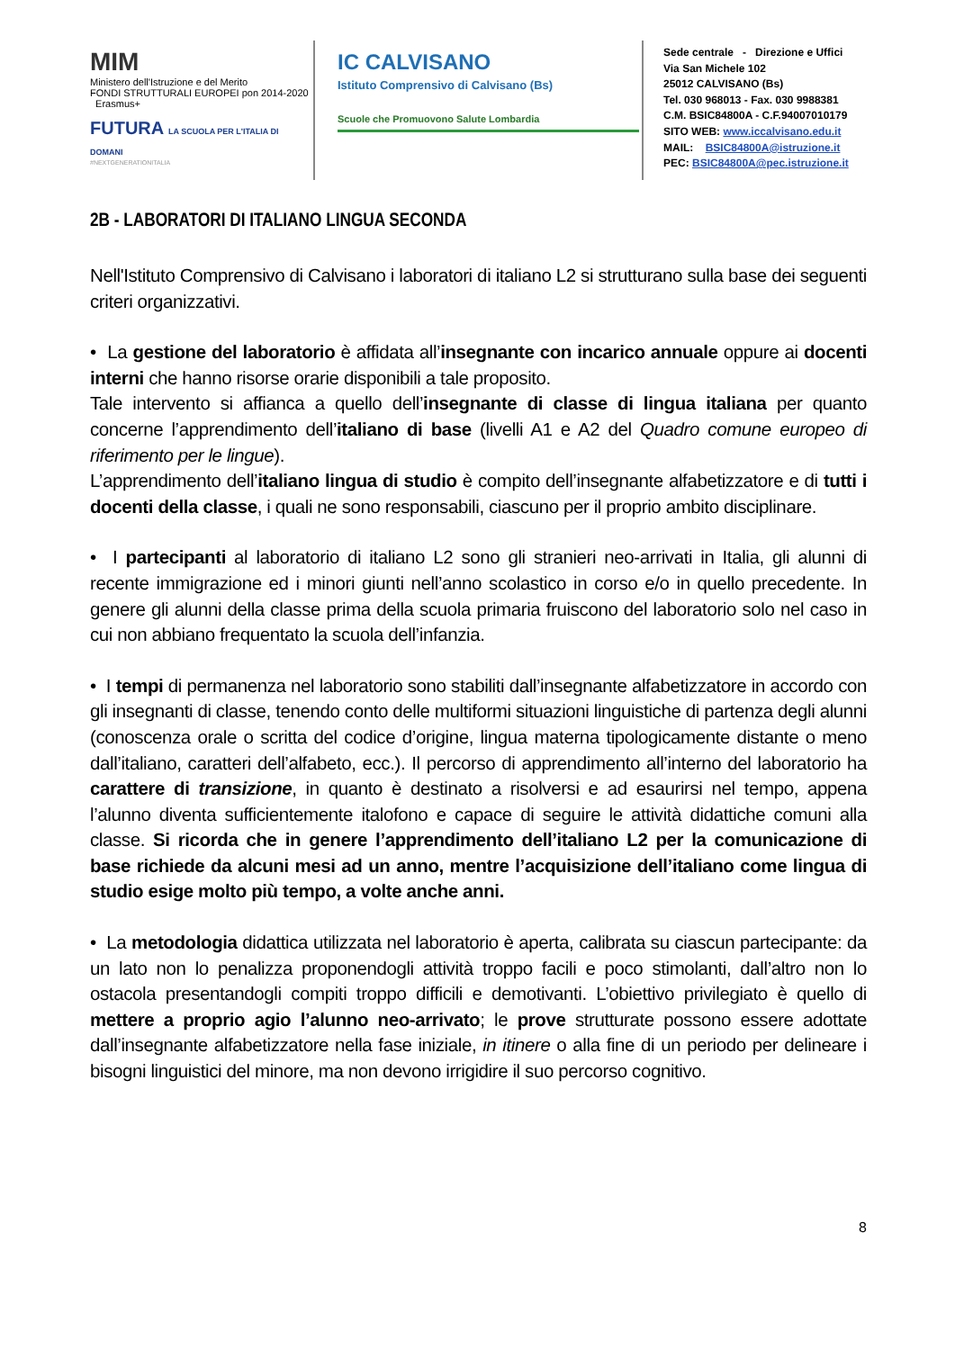MIM
Ministero dell'Istruzione e del Merito
FONDI STRUTTURALI EUROPEI pon 2014-2020 Erasmus+
FUTURA LA SCUOLA PER L'ITALIA DI DOMANI
#NEXTGENERATIONITALIA
IC CALVISANO
Istituto Comprensivo di Calvisano (Bs)
Scuole che Promuovono Salute Lombardia
Sede centrale - Direzione e Uffici
Via San Michele 102
25012 CALVISANO (Bs)
Tel. 030 968013 - Fax. 030 9988381
C.M. BSIC84800A - C.F.94007010179
SITO WEB: www.iccalvisano.edu.it
MAIL: BSIC84800A@istruzione.it
PEC: BSIC84800A@pec.istruzione.it
2B - LABORATORI DI ITALIANO LINGUA SECONDA
Nell'Istituto Comprensivo di Calvisano i laboratori di italiano L2 si strutturano sulla base dei seguenti criteri organizzativi.
• La gestione del laboratorio è affidata all’insegnante con incarico annuale oppure ai docenti interni che hanno risorse orarie disponibili a tale proposito.
Tale intervento si affianca a quello dell’insegnante di classe di lingua italiana per quanto concerne l’apprendimento dell’italiano di base (livelli A1 e A2 del Quadro comune europeo di riferimento per le lingue).
L’apprendimento dell’italiano lingua di studio è compito dell’insegnante alfabetizzatore e di tutti i docenti della classe, i quali ne sono responsabili, ciascuno per il proprio ambito disciplinare.
• I partecipanti al laboratorio di italiano L2 sono gli stranieri neo-arrivati in Italia, gli alunni di recente immigrazione ed i minori giunti nell’anno scolastico in corso e/o in quello precedente. In genere gli alunni della classe prima della scuola primaria fruiscono del laboratorio solo nel caso in cui non abbiano frequentato la scuola dell’infanzia.
• I tempi di permanenza nel laboratorio sono stabiliti dall’insegnante alfabetizzatore in accordo con gli insegnanti di classe, tenendo conto delle multiformi situazioni linguistiche di partenza degli alunni (conoscenza orale o scritta del codice d’origine, lingua materna tipologicamente distante o meno dall’italiano, caratteri dell’alfabeto, ecc.). Il percorso di apprendimento all’interno del laboratorio ha carattere di transizione, in quanto è destinato a risolversi e ad esaurirsi nel tempo, appena l’alunno diventa sufficientemente italofono e capace di seguire le attività didattiche comuni alla classe. Si ricorda che in genere l’apprendimento dell’italiano L2 per la comunicazione di base richiede da alcuni mesi ad un anno, mentre l’acquisizione dell’italiano come lingua di studio esige molto più tempo, a volte anche anni.
• La metodologia didattica utilizzata nel laboratorio è aperta, calibrata su ciascun partecipante: da un lato non lo penalizza proponendogli attività troppo facili e poco stimolanti, dall’altro non lo ostacola presentandogli compiti troppo difficili e demotivanti. L’obiettivo privilegiato è quello di mettere a proprio agio l’alunno neo-arrivato; le prove strutturate possono essere adottate dall’insegnante alfabetizzatore nella fase iniziale, in itinere o alla fine di un periodo per delineare i bisogni linguistici del minore, ma non devono irrigidire il suo percorso cognitivo.
8